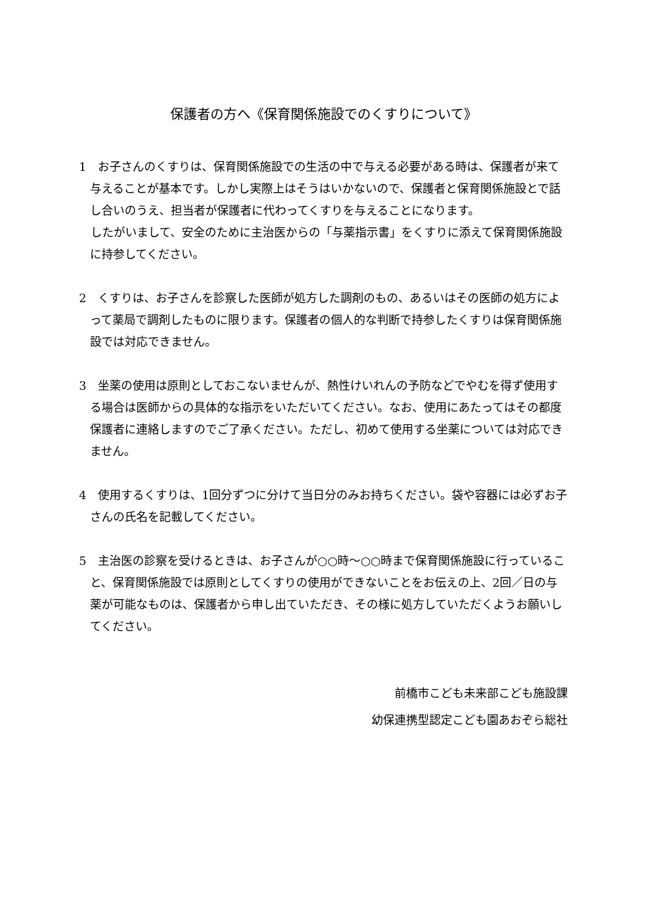保護者の方へ《保育関係施設でのくすりについて》
1　お子さんのくすりは、保育関係施設での生活の中で与える必要がある時は、保護者が来て与えることが基本です。しかし実際上はそうはいかないので、保護者と保育関係施設とで話し合いのうえ、担当者が保護者に代わってくすりを与えることになります。
　したがいまして、安全のために主治医からの「与薬指示書」をくすりに添えて保育関係施設に持参してください。
2　くすりは、お子さんを診察した医師が処方した調剤のもの、あるいはその医師の処方によって薬局で調剤したものに限ります。保護者の個人的な判断で持参したくすりは保育関係施設では対応できません。
3　坐薬の使用は原則としておこないませんが、熱性けいれんの予防などでやむを得ず使用する場合は医師からの具体的な指示をいただいてください。なお、使用にあたってはその都度保護者に連絡しますのでご了承ください。ただし、初めて使用する坐薬については対応できません。
4　使用するくすりは、1回分ずつに分けて当日分のみお持ちください。袋や容器には必ずお子さんの氏名を記載してください。
5　主治医の診察を受けるときは、お子さんが○○時～○○時まで保育関係施設に行っていること、保育関係施設では原則としてくすりの使用ができないことをお伝えの上、2回／日の与薬が可能なものは、保護者から申し出ていただき、その様に処方していただくようお願いしてください。
前橋市こども未来部こども施設課
幼保連携型認定こども園あおぞら総社